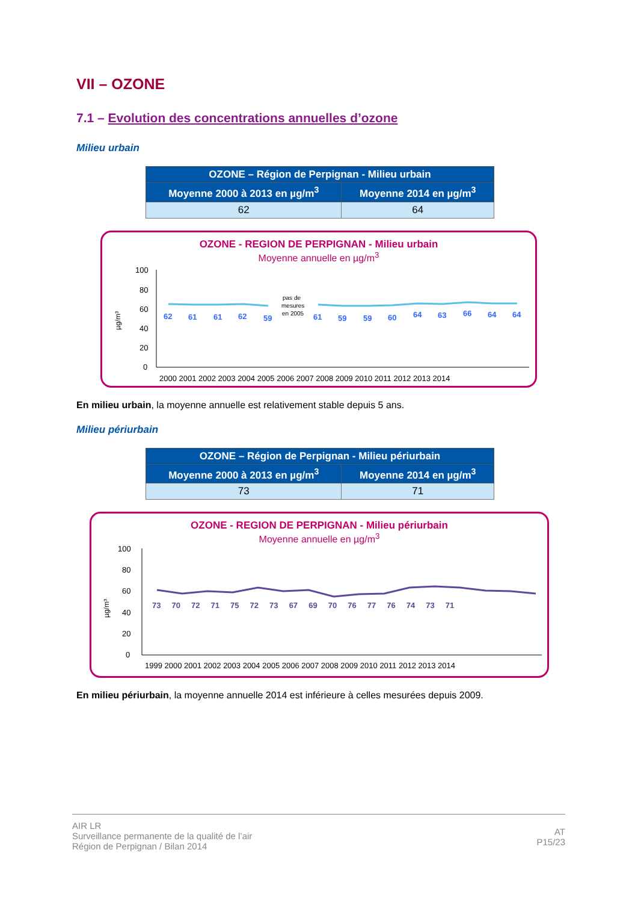VII – OZONE
7.1 – Evolution des concentrations annuelles d’ozone
Milieu urbain
| OZONE – Région de Perpignan - Milieu urbain | |
| --- | --- |
| Moyenne 2000 à 2013 en µg/m<sup>3</sup> | Moyenne 2014 en µg/m<sup>3</sup> |
| 62 | 64 |
OZONE - REGION DE PERPIGNAN - Milieu urbain
Moyenne annuelle en µg/m<sup>3</sup>
µg/m³
100
80
60
40
20
0
62
61
61
62
59
61
59
59
60
64
63
66
64
64
pas de
mesures
en 2005
2000 2001 2002 2003 2004 2005 2006 2007 2008 2009 2010 2011 2012 2013 2014
En milieu urbain, la moyenne annuelle est relativement stable depuis 5 ans.
Milieu périurbain
| OZONE – Région de Perpignan - Milieu périurbain | |
| --- | --- |
| Moyenne 2000 à 2013 en µg/m<sup>3</sup> | Moyenne 2014 en µg/m<sup>3</sup> |
| 73 | 71 |
OZONE - REGION DE PERPIGNAN - Milieu périurbain
Moyenne annuelle en µg/m<sup>3</sup>
µg/m³
100
80
60
40
20
0
73 70 72 71 75 72 73 67 69 70 76 77 76 74 73 71
1999 2000 2001 2002 2003 2004 2005 2006 2007 2008 2009 2010 2011 2012 2013 2014
En milieu périurbain, la moyenne annuelle 2014 est inférieure à celles mesurées depuis 2009.
AIR LR
Surveillance permanente de la qualité de l’air
Région de Perpignan / Bilan 2014
AT
P15/23